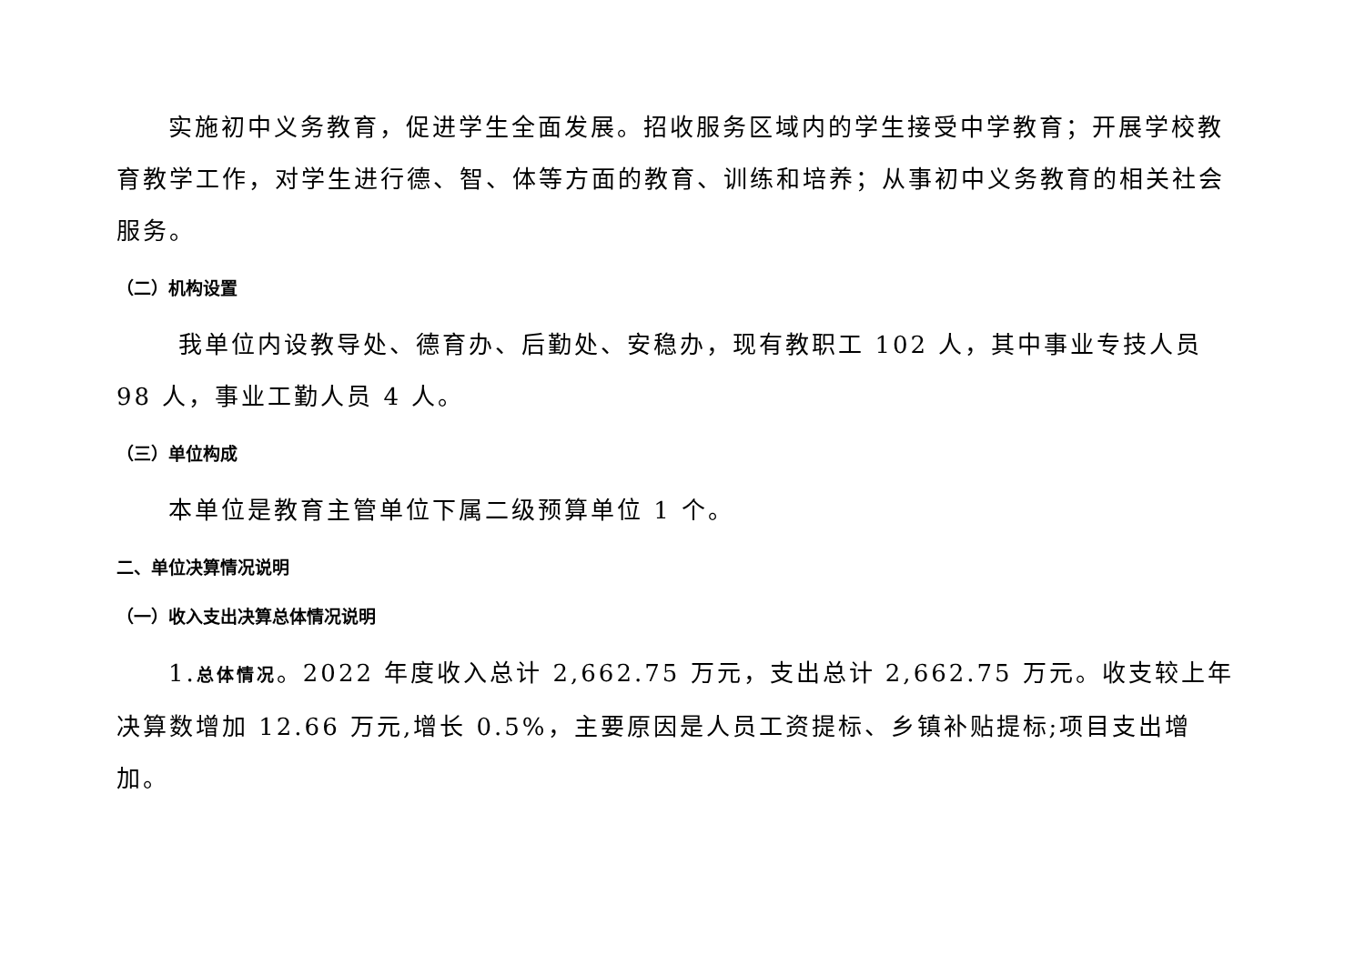实施初中义务教育，促进学生全面发展。招收服务区域内的学生接受中学教育；开展学校教育教学工作，对学生进行德、智、体等方面的教育、训练和培养；从事初中义务教育的相关社会服务。
（二）机构设置
我单位内设教导处、德育办、后勤处、安稳办，现有教职工 102 人，其中事业专技人员 98 人，事业工勤人员 4 人。
（三）单位构成
本单位是教育主管单位下属二级预算单位 1 个。
二、单位决算情况说明
（一）收入支出决算总体情况说明
1.总体情况。2022 年度收入总计 2,662.75 万元，支出总计 2,662.75 万元。收支较上年决算数增加 12.66 万元,增长 0.5%，主要原因是人员工资提标、乡镇补贴提标;项目支出增加。